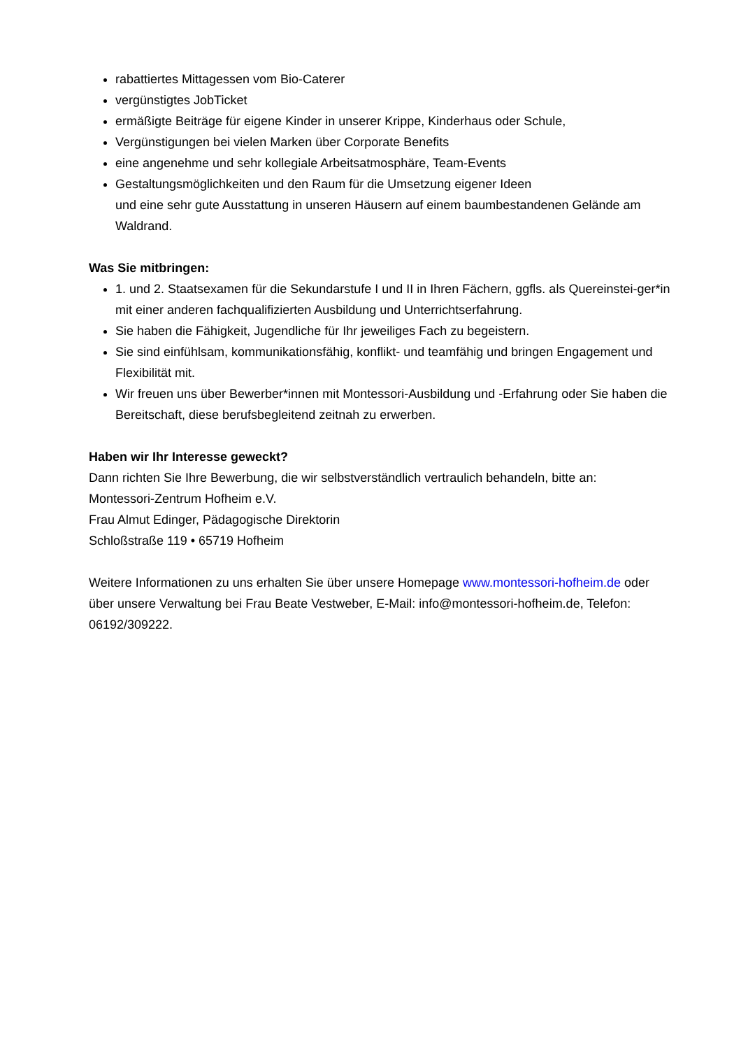rabattiertes Mittagessen vom Bio-Caterer
vergünstigtes JobTicket
ermäßigte Beiträge für eigene Kinder in unserer Krippe, Kinderhaus oder Schule,
Vergünstigungen bei vielen Marken über Corporate Benefits
eine angenehme und sehr kollegiale Arbeitsatmosphäre, Team-Events
Gestaltungsmöglichkeiten und den Raum für die Umsetzung eigener Ideen
und eine sehr gute Ausstattung in unseren Häusern auf einem baumbestandenen Gelände am Waldrand.
Was Sie mitbringen:
1. und 2. Staatsexamen für die Sekundarstufe I und II in Ihren Fächern, ggfls. als Quereinstei-ger*in mit einer anderen fachqualifizierten Ausbildung und Unterrichtserfahrung.
Sie haben die Fähigkeit, Jugendliche für Ihr jeweiliges Fach zu begeistern.
Sie sind einfühlsam, kommunikationsfähig, konflikt- und teamfähig und bringen Engagement und Flexibilität mit.
Wir freuen uns über Bewerber*innen mit Montessori-Ausbildung und -Erfahrung oder Sie haben die Bereitschaft, diese berufsbegleitend zeitnah zu erwerben.
Haben wir Ihr Interesse geweckt?
Dann richten Sie Ihre Bewerbung, die wir selbstverständlich vertraulich behandeln, bitte an:
Montessori-Zentrum Hofheim e.V.
Frau Almut Edinger, Pädagogische Direktorin
Schloßstraße 119 • 65719 Hofheim
Weitere Informationen zu uns erhalten Sie über unsere Homepage www.montessori-hofheim.de oder über unsere Verwaltung bei Frau Beate Vestweber, E-Mail: info@montessori-hofheim.de, Telefon: 06192/309222.